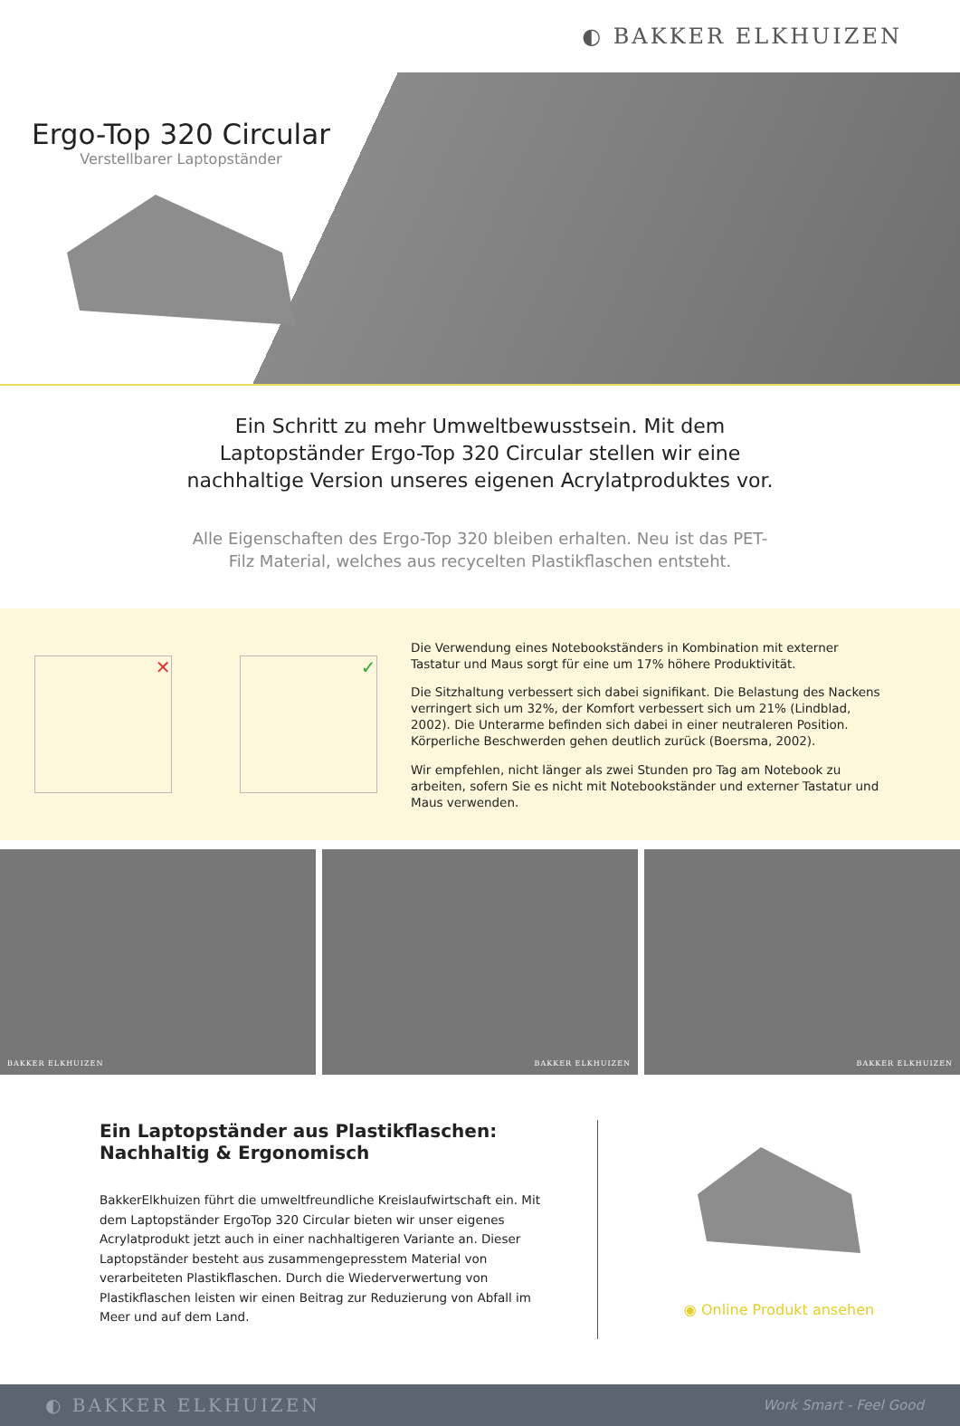◐ BAKKER ELKHUIZEN
Ergo-Top 320 Circular
Verstellbarer Laptopständer
Ein Schritt zu mehr Umweltbewusstsein. Mit dem Laptopständer Ergo-Top 320 Circular stellen wir eine nachhaltige Version unseres eigenen Acrylatproduktes vor.
Alle Eigenschaften des Ergo-Top 320 bleiben erhalten. Neu ist das PET-Filz Material, welches aus recycelten Plastikflaschen entsteht.
✕ ✓
Die Verwendung eines Notebookständers in Kombination mit externer Tastatur und Maus sorgt für eine um 17% höhere Produktivität.
Die Sitzhaltung verbessert sich dabei signifikant. Die Belastung des Nackens verringert sich um 32%, der Komfort verbessert sich um 21% (Lindblad, 2002). Die Unterarme befinden sich dabei in einer neutraleren Position. Körperliche Beschwerden gehen deutlich zurück (Boersma, 2002).
Wir empfehlen, nicht länger als zwei Stunden pro Tag am Notebook zu arbeiten, sofern Sie es nicht mit Notebookständer und externer Tastatur und Maus verwenden.
BAKKER ELKHUIZEN BAKKER ELKHUIZEN BAKKER ELKHUIZEN
Ein Laptopständer aus Plastikflaschen: Nachhaltig & Ergonomisch
BakkerElkhuizen führt die umweltfreundliche Kreislaufwirtschaft ein. Mit dem Laptopständer ErgoTop 320 Circular bieten wir unser eigenes Acrylatprodukt jetzt auch in einer nachhaltigeren Variante an. Dieser Laptopständer besteht aus zusammengepresstem Material von verarbeiteten Plastikflaschen. Durch die Wiederverwertung von Plastikflaschen leisten wir einen Beitrag zur Reduzierung von Abfall im Meer und auf dem Land.
◉ Online Produkt ansehen
◐ BAKKER ELKHUIZEN Work Smart - Feel Good